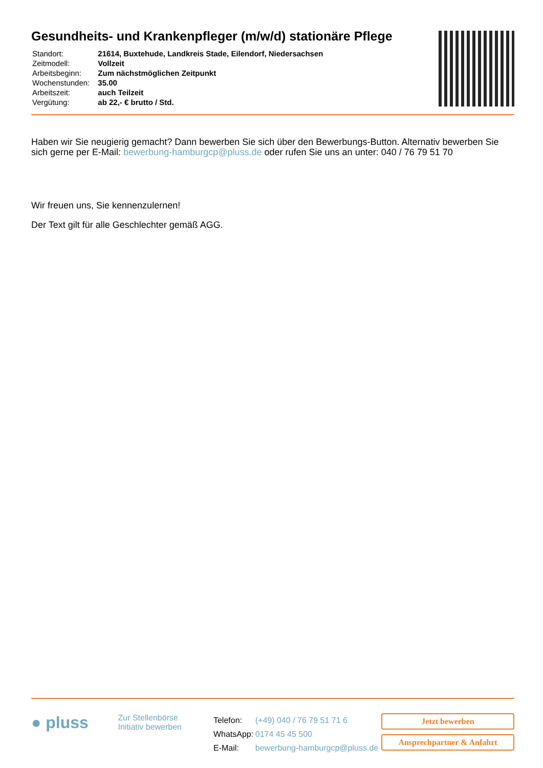Gesundheits- und Krankenpfleger (m/w/d) stationäre Pflege
| Standort: | 21614, Buxtehude, Landkreis Stade, Eilendorf, Niedersachsen |
| Zeitmodell: | Vollzeit |
| Arbeitsbeginn: | Zum nächstmöglichen Zeitpunkt |
| Wochenstunden: | 35.00 |
| Arbeitszeit: | auch Teilzeit |
| Vergütung: | ab 22,- € brutto / Std. |
Haben wir Sie neugierig gemacht? Dann bewerben Sie sich über den Bewerbungs-Button. Alternativ bewerben Sie sich gerne per E-Mail: bewerbung-hamburgcp@pluss.de oder rufen Sie uns an unter: 040 / 76 79 51 70
Wir freuen uns, Sie kennenzulernen!
Der Text gilt für alle Geschlechter gemäß AGG.
● pluss
Zur Stellenbörse
Initiativ bewerben
| Telefon: | (+49) 040 / 76 79 51 71 6 |
| WhatsApp: | 0174 45 45 500 |
| E-Mail: | bewerbung-hamburgcp@pluss.de |
Jetzt bewerben
Ansprechpartner & Anfahrt